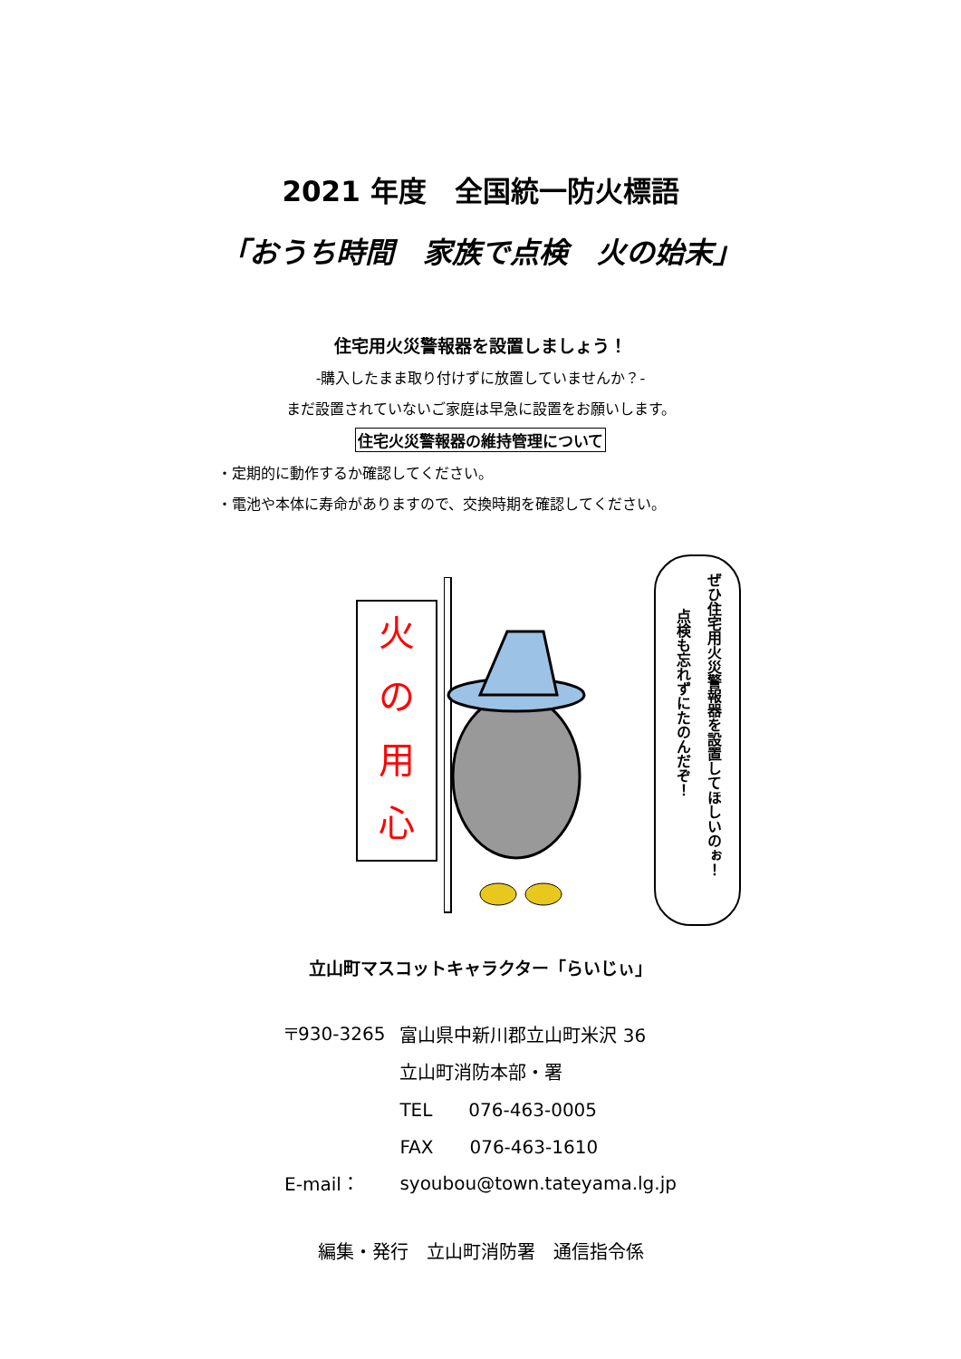2021 年度　全国統一防火標語
「おうち時間　家族で点検　火の始末」
住宅用火災警報器を設置しましょう！
-購入したまま取り付けずに放置していませんか？-
まだ設置されていないご家庭は早急に設置をお願いします。
住宅火災警報器の維持管理について
・定期的に動作するか確認してください。
・電池や本体に寿命がありますので、交換時期を確認してください。
火
の
用
心
ぜひ住宅用火災警報器を設置してほしいのぉ！
点検も忘れずにたのんだぞ！
立山町マスコットキャラクター「らいじぃ」
| 〒930-3265 | 富山県中新川郡立山町米沢 36 |
| | 立山町消防本部・署 |
| | TEL 076-463-0005 |
| | FAX 076-463-1610 |
| E-mail： | syoubou@town.tateyama.lg.jp |
編集・発行　立山町消防署　通信指令係